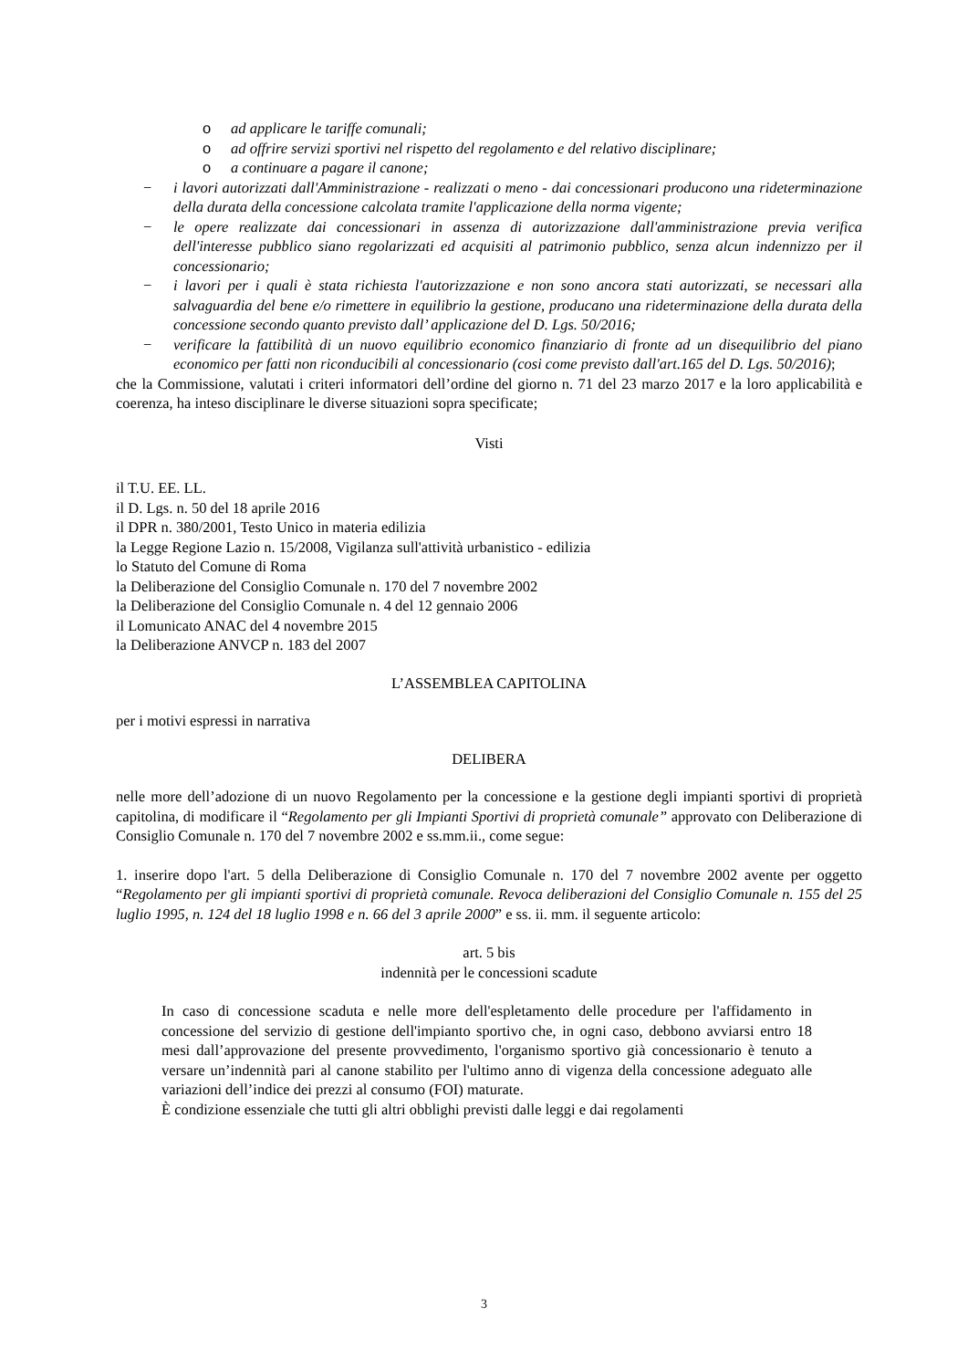o ad applicare le tariffe comunali;
o ad offrire servizi sportivi nel rispetto del regolamento e del relativo disciplinare;
o a continuare a pagare il canone;
− i lavori autorizzati dall'Amministrazione - realizzati o meno - dai concessionari producono una rideterminazione della durata della concessione calcolata tramite l'applicazione della norma vigente;
− le opere realizzate dai concessionari in assenza di autorizzazione dall'amministrazione previa verifica dell'interesse pubblico siano regolarizzati ed acquisiti al patrimonio pubblico, senza alcun indennizzo per il concessionario;
− i lavori per i quali è stata richiesta l'autorizzazione e non sono ancora stati autorizzati, se necessari alla salvaguardia del bene e/o rimettere in equilibrio la gestione, producano una rideterminazione della durata della concessione secondo quanto previsto dall’ applicazione del D. Lgs. 50/2016;
− verificare la fattibilità di un nuovo equilibrio economico finanziario di fronte ad un disequilibrio del piano economico per fatti non riconducibili al concessionario (cosi come previsto dall'art.165 del D. Lgs. 50/2016);
che la Commissione, valutati i criteri informatori dell’ordine del giorno n. 71 del 23 marzo 2017 e la loro applicabilità e coerenza, ha inteso disciplinare le diverse situazioni sopra specificate;
Visti
il T.U. EE. LL.
il D. Lgs. n. 50 del 18 aprile 2016
il DPR n. 380/2001, Testo Unico in materia edilizia
la Legge Regione Lazio n. 15/2008, Vigilanza sull'attività urbanistico - edilizia
lo Statuto del Comune di Roma
la Deliberazione del Consiglio Comunale n. 170 del 7 novembre 2002
la Deliberazione del Consiglio Comunale n. 4 del 12 gennaio 2006
il Lomunicato ANAC del 4 novembre 2015
la Deliberazione ANVCP n. 183 del 2007
L’ASSEMBLEA CAPITOLINA
per i motivi espressi in narrativa
DELIBERA
nelle more dell’adozione di un nuovo Regolamento per la concessione e la gestione degli impianti sportivi di proprietà capitolina, di modificare il “Regolamento per gli Impianti Sportivi di proprietà comunale” approvato con Deliberazione di Consiglio Comunale n. 170 del 7 novembre 2002 e ss.mm.ii., come segue:
1. inserire dopo l'art. 5 della Deliberazione di Consiglio Comunale n. 170 del 7 novembre 2002 avente per oggetto “Regolamento per gli impianti sportivi di proprietà comunale. Revoca deliberazioni del Consiglio Comunale n. 155 del 25 luglio 1995, n. 124 del 18 luglio 1998 e n. 66 del 3 aprile 2000” e ss. ii. mm. il seguente articolo:
art. 5 bis
indennità per le concessioni scadute
In caso di concessione scaduta e nelle more dell'espletamento delle procedure per l'affidamento in concessione del servizio di gestione dell'impianto sportivo che, in ogni caso, debbono avviarsi entro 18 mesi dall’approvazione del presente provvedimento, l'organismo sportivo già concessionario è tenuto a versare un’indennità pari al canone stabilito per l'ultimo anno di vigenza della concessione adeguato alle variazioni dell’indice dei prezzi al consumo (FOI) maturate.
È condizione essenziale che tutti gli altri obblighi previsti dalle leggi e dai regolamenti
3